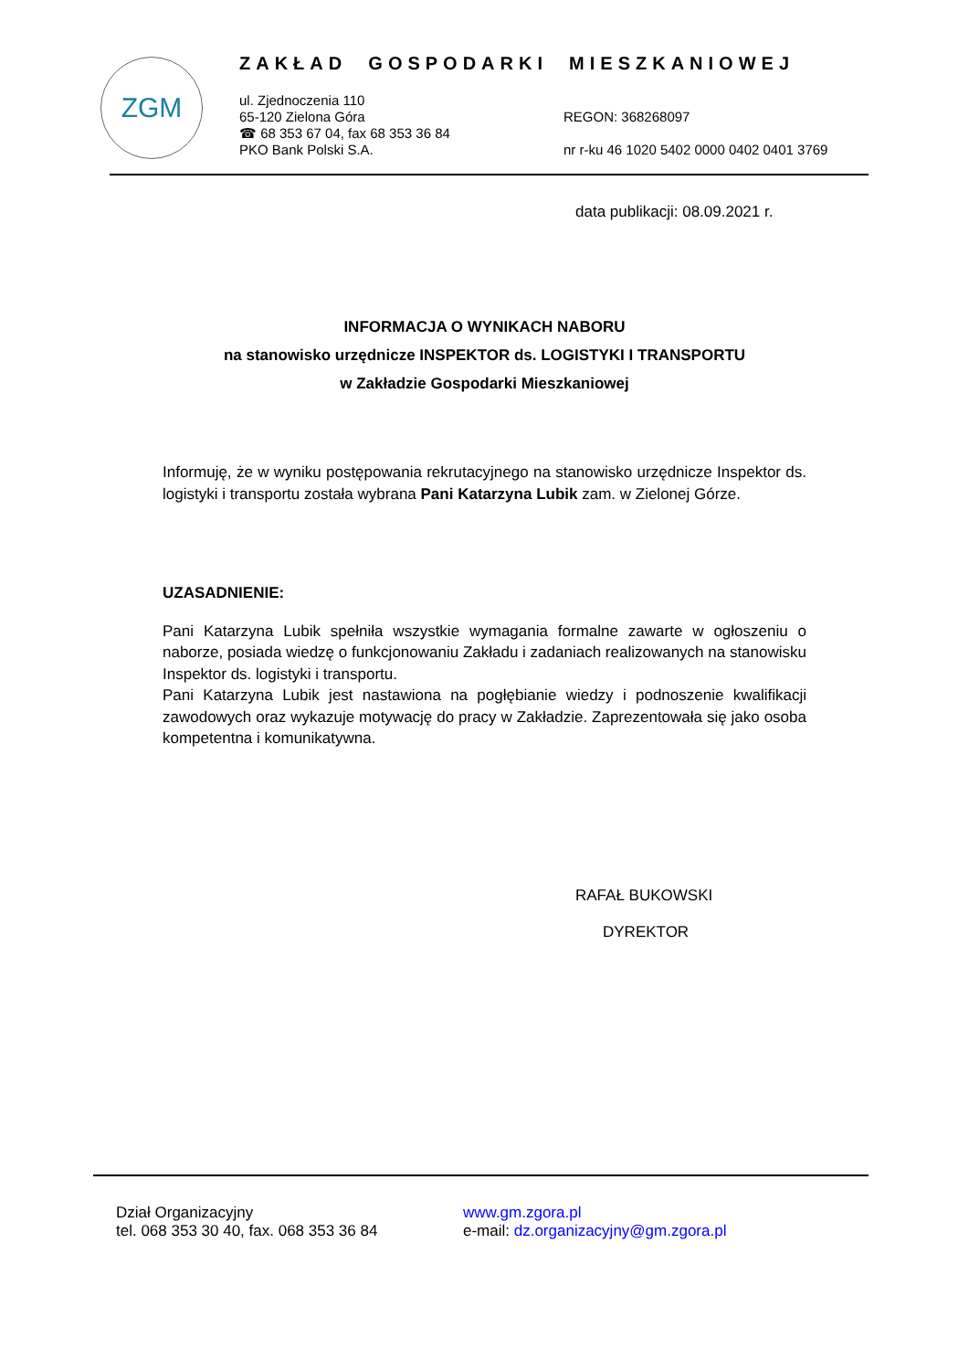ZGM
ZAKŁAD GOSPODARKI MIESZKANIOWEJ
ul. Zjednoczenia 110
65-120 Zielona Góra
☎ 68 353 67 04, fax 68 353 36 84
PKO Bank Polski S.A.
REGON: 368268097
nr r-ku 46 1020 5402 0000 0402 0401 3769
data publikacji: 08.09.2021 r.
INFORMACJA O WYNIKACH NABORU
na stanowisko urzędnicze INSPEKTOR ds. LOGISTYKI I TRANSPORTU
w Zakładzie Gospodarki Mieszkaniowej
Informuję, że w wyniku postępowania rekrutacyjnego na stanowisko urzędnicze Inspektor ds. logistyki i transportu została wybrana Pani Katarzyna Lubik zam. w Zielonej Górze.
UZASADNIENIE:
Pani Katarzyna Lubik spełniła wszystkie wymagania formalne zawarte w ogłoszeniu o naborze, posiada wiedzę o funkcjonowaniu Zakładu i zadaniach realizowanych na stanowisku Inspektor ds. logistyki i transportu.
Pani Katarzyna Lubik jest nastawiona na pogłębianie wiedzy i podnoszenie kwalifikacji zawodowych oraz wykazuje motywację do pracy w Zakładzie. Zaprezentowała się jako osoba kompetentna i komunikatywna.
RAFAŁ BUKOWSKI
DYREKTOR
Dział Organizacyjny
tel. 068 353 30 40, fax. 068 353 36 84
www.gm.zgora.pl
e-mail: dz.organizacyjny@gm.zgora.pl